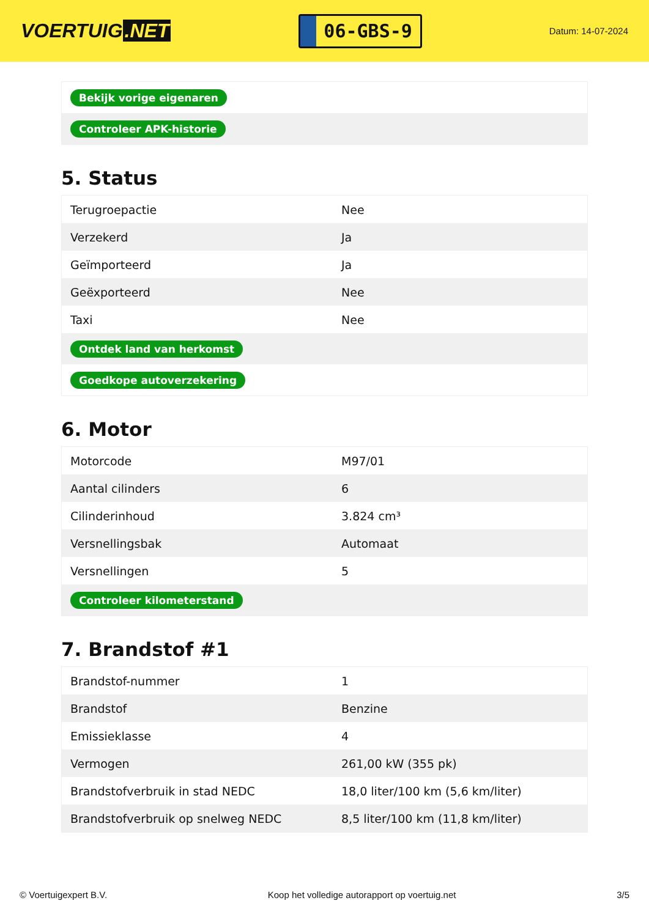VOERTUIG.NET
06-GBS-9
Datum: 14-07-2024
| Bekijk vorige eigenaren |
| Controleer APK-historie |
5. Status
| Terugroepactie | Nee |
| Verzekerd | Ja |
| Geïmporteerd | Ja |
| Geëxporteerd | Nee |
| Taxi | Nee |
| Ontdek land van herkomst | |
| Goedkope autoverzekering | |
6. Motor
| Motorcode | M97/01 |
| Aantal cilinders | 6 |
| Cilinderinhoud | 3.824 cm³ |
| Versnellingsbak | Automaat |
| Versnellingen | 5 |
| Controleer kilometerstand | |
7. Brandstof #1
| Brandstof-nummer | 1 |
| Brandstof | Benzine |
| Emissieklasse | 4 |
| Vermogen | 261,00 kW (355 pk) |
| Brandstofverbruik in stad NEDC | 18,0 liter/100 km (5,6 km/liter) |
| Brandstofverbruik op snelweg NEDC | 8,5 liter/100 km (11,8 km/liter) |
© Voertuigexpert B.V. Koop het volledige autorapport op voertuig.net 3/5